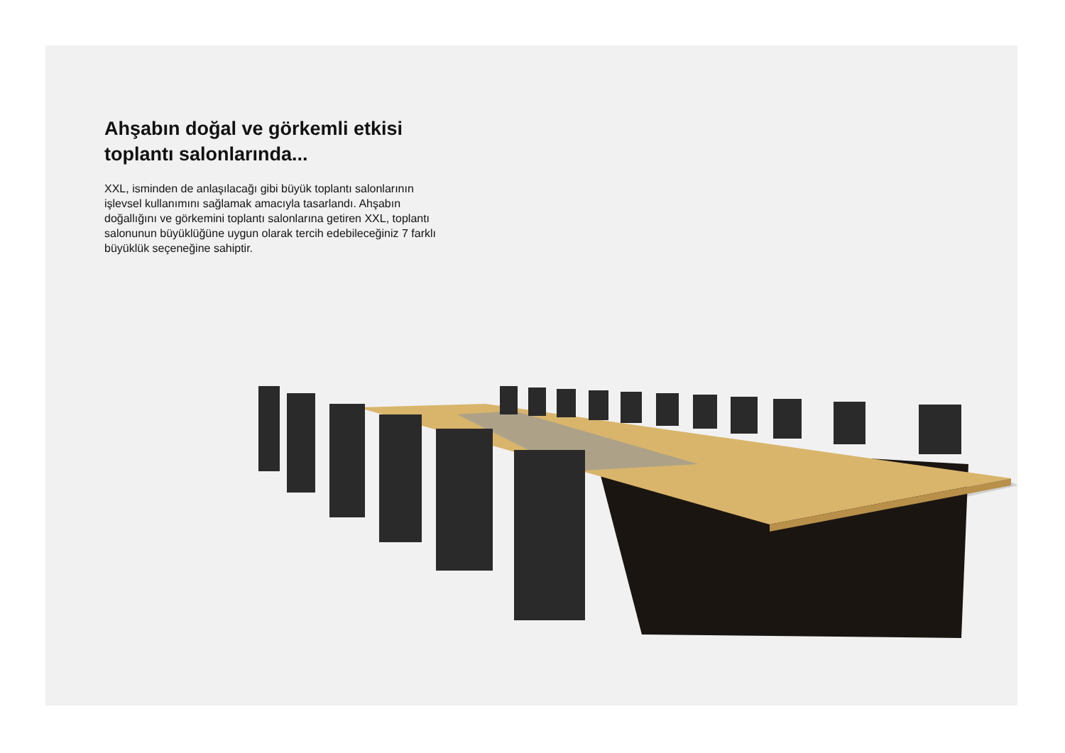Ahşabın doğal ve görkemli etkisi toplantı salonlarında...
XXL, isminden de anlaşılacağı gibi büyük toplantı salonlarının işlevsel kullanımını sağlamak amacıyla tasarlandı. Ahşabın doğallığını ve görkemini toplantı salonlarına getiren XXL, toplantı salonunun büyüklüğüne uygun olarak tercih edebileceğiniz 7 farklı büyüklük seçeneğine sahiptir.